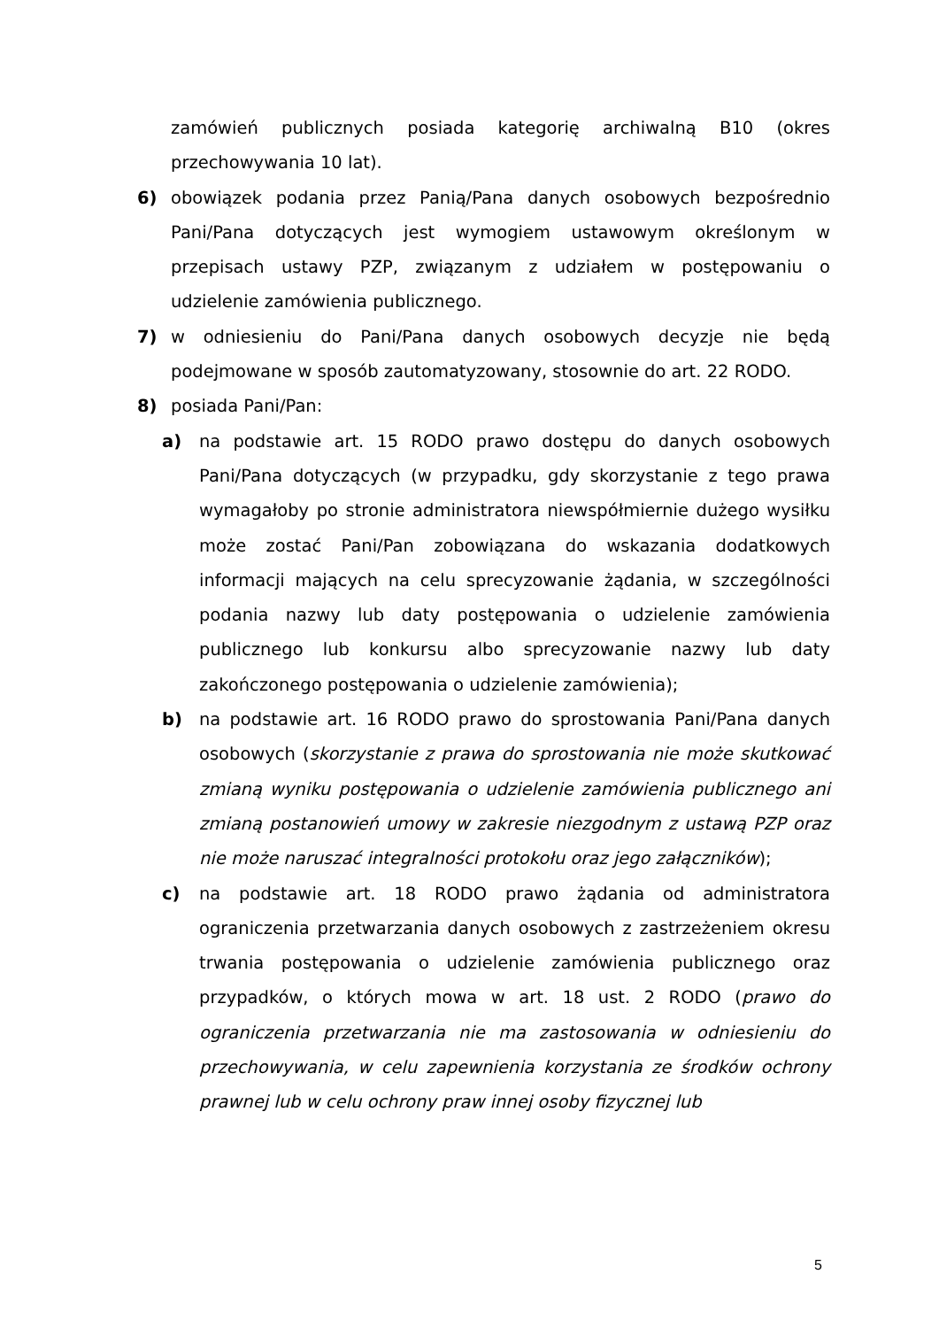zamówień publicznych posiada kategorię archiwalną B10 (okres przechowywania 10 lat).
6) obowiązek podania przez Panią/Pana danych osobowych bezpośrednio Pani/Pana dotyczących jest wymogiem ustawowym określonym w przepisach ustawy PZP, związanym z udziałem w postępowaniu o udzielenie zamówienia publicznego.
7) w odniesieniu do Pani/Pana danych osobowych decyzje nie będą podejmowane w sposób zautomatyzowany, stosownie do art. 22 RODO.
8) posiada Pani/Pan:
a) na podstawie art. 15 RODO prawo dostępu do danych osobowych Pani/Pana dotyczących (w przypadku, gdy skorzystanie z tego prawa wymagałoby po stronie administratora niewspółmiernie dużego wysiłku może zostać Pani/Pan zobowiązana do wskazania dodatkowych informacji mających na celu sprecyzowanie żądania, w szczególności podania nazwy lub daty postępowania o udzielenie zamówienia publicznego lub konkursu albo sprecyzowanie nazwy lub daty zakończonego postępowania o udzielenie zamówienia);
b) na podstawie art. 16 RODO prawo do sprostowania Pani/Pana danych osobowych (skorzystanie z prawa do sprostowania nie może skutkować zmianą wyniku postępowania o udzielenie zamówienia publicznego ani zmianą postanowień umowy w zakresie niezgodnym z ustawą PZP oraz nie może naruszać integralności protokołu oraz jego załączników);
c) na podstawie art. 18 RODO prawo żądania od administratora ograniczenia przetwarzania danych osobowych z zastrzeżeniem okresu trwania postępowania o udzielenie zamówienia publicznego oraz przypadków, o których mowa w art. 18 ust. 2 RODO (prawo do ograniczenia przetwarzania nie ma zastosowania w odniesieniu do przechowywania, w celu zapewnienia korzystania ze środków ochrony prawnej lub w celu ochrony praw innej osoby fizycznej lub
5